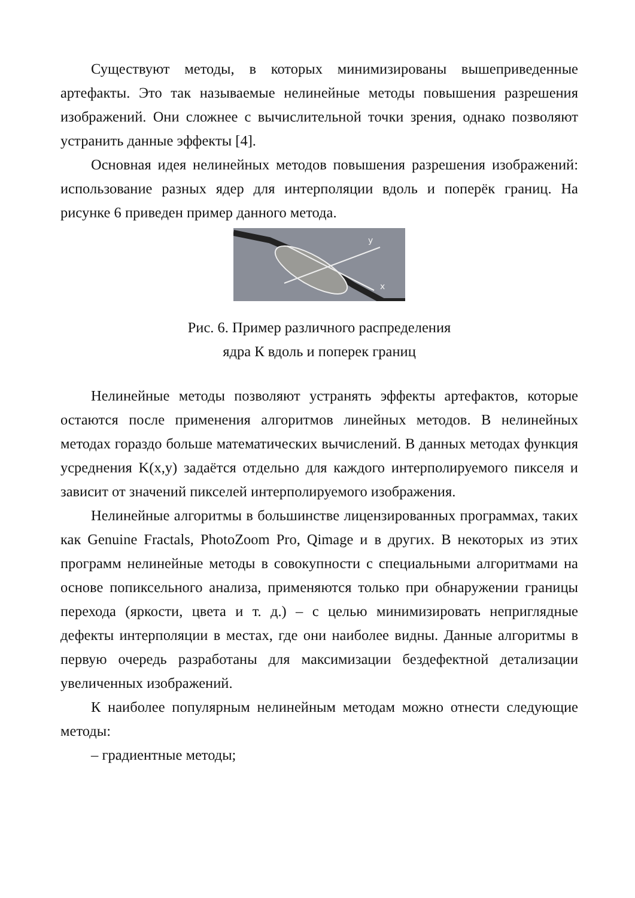Существуют методы, в которых минимизированы вышеприведенные артефакты. Это так называемые нелинейные методы повышения разрешения изображений. Они сложнее с вычислительной точки зрения, однако позволяют устранить данные эффекты [4].
Основная идея нелинейных методов повышения разрешения изображений: использование разных ядер для интерполяции вдоль и поперёк границ. На рисунке 6 приведен пример данного метода.
y
x
Рис. 6. Пример различного распределения
ядра К вдоль и поперек границ
Нелинейные методы позволяют устранять эффекты артефактов, которые остаются после применения алгоритмов линейных методов. В нелинейных методах гораздо больше математических вычислений. В данных методах функция усреднения K(x,y) задаётся отдельно для каждого интерполируемого пикселя и зависит от значений пикселей интерполируемого изображения.
Нелинейные алгоритмы в большинстве лицензированных программах, таких как Genuine Fractals, PhotoZoom Pro, Qimage и в других. В некоторых из этих программ нелинейные методы в совокупности с специальными алгоритмами на основе попиксельного анализа, применяются только при обнаружении границы перехода (яркости, цвета и т. д.) – с целью минимизировать неприглядные дефекты интерполяции в местах, где они наиболее видны. Данные алгоритмы в первую очередь разработаны для максимизации бездефектной детализации увеличенных изображений.
К наиболее популярным нелинейным методам можно отнести следующие методы:
– градиентные методы;